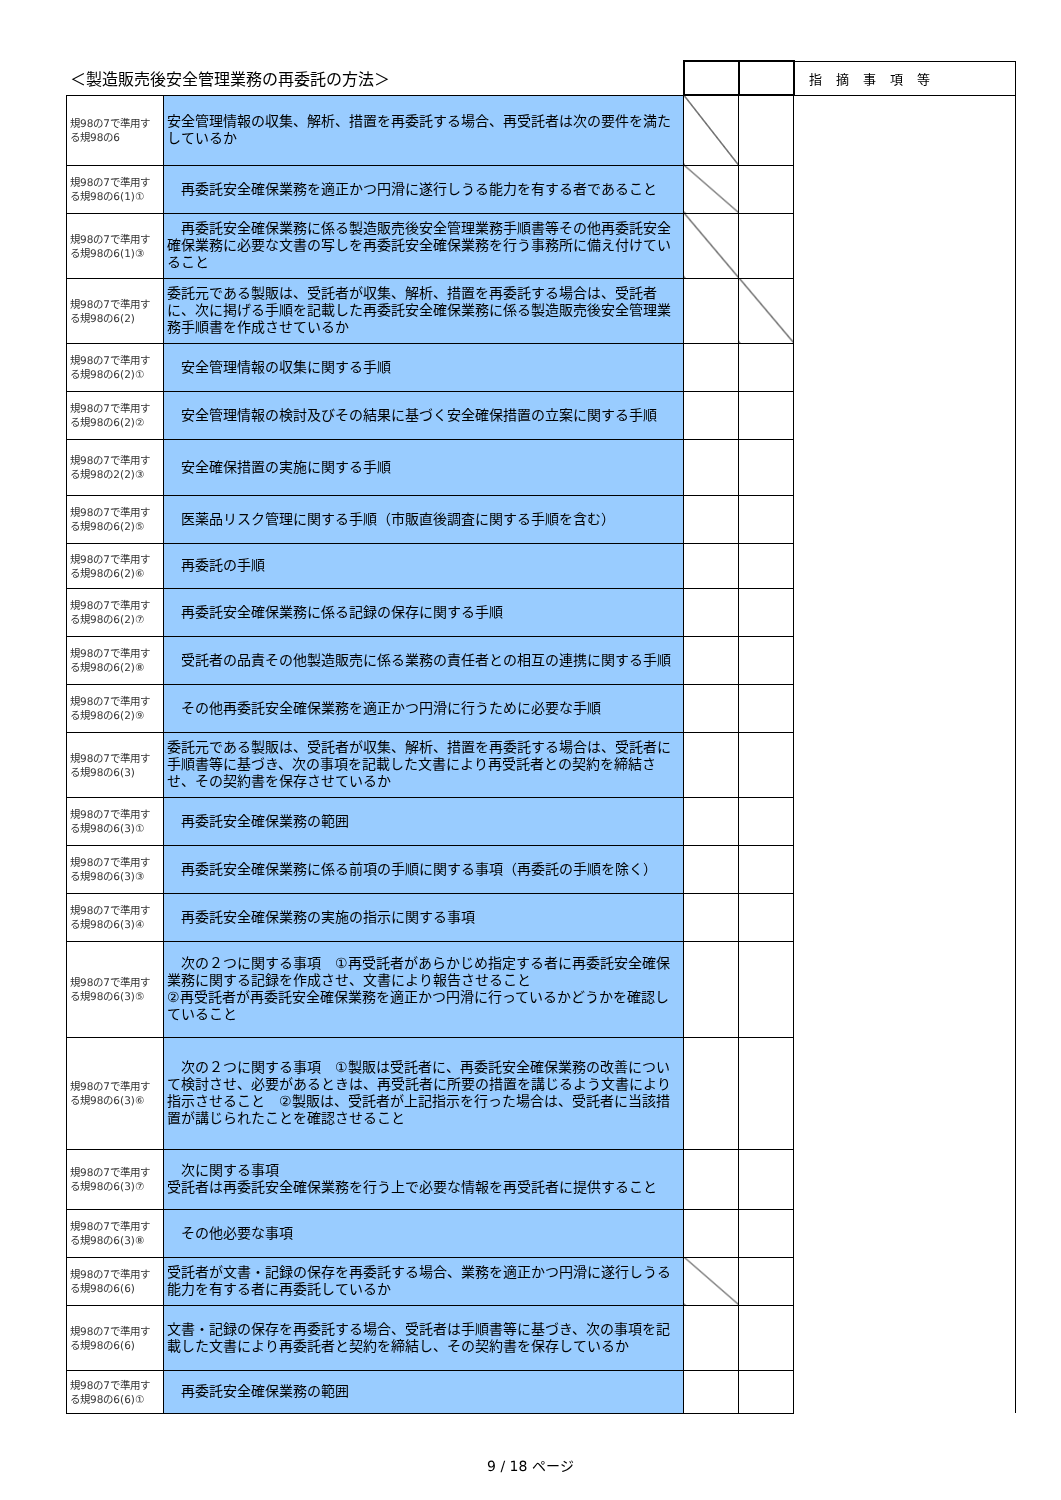| ＜製造販売後安全管理業務の再委託の方法＞ | | | | 指摘事項等 |
| --- | --- | --- | --- | --- |
| 規98の7で準用する規98の6 | 安全管理情報の収集、解析、措置を再委託する場合、再受託者は次の要件を満たしているか | | | |
| 規98の7で準用する規98の6(1)① | 再委託安全確保業務を適正かつ円滑に遂行しうる能力を有する者であること | | | |
| 規98の7で準用する規98の6(1)③ | 再委託安全確保業務に係る製造販売後安全管理業務手順書等その他再委託安全確保業務に必要な文書の写しを再委託安全確保業務を行う事務所に備え付けていること | | | |
| 規98の7で準用する規98の6(2) | 委託元である製販は、受託者が収集、解析、措置を再委託する場合は、受託者に、次に掲げる手順を記載した再委託安全確保業務に係る製造販売後安全管理業務手順書を作成させているか | | | |
| 規98の7で準用する規98の6(2)① | 安全管理情報の収集に関する手順 | | | |
| 規98の7で準用する規98の6(2)② | 安全管理情報の検討及びその結果に基づく安全確保措置の立案に関する手順 | | | |
| 規98の7で準用する規98の2(2)③ | 安全確保措置の実施に関する手順 | | | |
| 規98の7で準用する規98の6(2)⑤ | 医薬品リスク管理に関する手順（市販直後調査に関する手順を含む） | | | |
| 規98の7で準用する規98の6(2)⑥ | 再委託の手順 | | | |
| 規98の7で準用する規98の6(2)⑦ | 再委託安全確保業務に係る記録の保存に関する手順 | | | |
| 規98の7で準用する規98の6(2)⑧ | 受託者の品責その他製造販売に係る業務の責任者との相互の連携に関する手順 | | | |
| 規98の7で準用する規98の6(2)⑨ | その他再委託安全確保業務を適正かつ円滑に行うために必要な手順 | | | |
| 規98の7で準用する規98の6(3) | 委託元である製販は、受託者が収集、解析、措置を再委託する場合は、受託者に手順書等に基づき、次の事項を記載した文書により再受託者との契約を締結させ、その契約書を保存させているか | | | |
| 規98の7で準用する規98の6(3)① | 再委託安全確保業務の範囲 | | | |
| 規98の7で準用する規98の6(3)③ | 再委託安全確保業務に係る前項の手順に関する事項（再委託の手順を除く） | | | |
| 規98の7で準用する規98の6(3)④ | 再委託安全確保業務の実施の指示に関する事項 | | | |
| 規98の7で準用する規98の6(3)⑤ | 次の２つに関する事項 ①再受託者があらかじめ指定する者に再委託安全確保業務に関する記録を作成させ、文書により報告させること ②再受託者が再委託安全確保業務を適正かつ円滑に行っているかどうかを確認していること | | | |
| 規98の7で準用する規98の6(3)⑥ | 次の２つに関する事項 ①製販は受託者に、再委託安全確保業務の改善について検討させ、必要があるときは、再受託者に所要の措置を講じるよう文書により指示させること ②製販は、受託者が上記指示を行った場合は、受託者に当該措置が講じられたことを確認させること | | | |
| 規98の7で準用する規98の6(3)⑦ | 次に関する事項 受託者は再委託安全確保業務を行う上で必要な情報を再受託者に提供すること | | | |
| 規98の7で準用する規98の6(3)⑧ | その他必要な事項 | | | |
| 規98の7で準用する規98の6(6) | 受託者が文書・記録の保存を再委託する場合、業務を適正かつ円滑に遂行しうる能力を有する者に再委託しているか | | | |
| 規98の7で準用する規98の6(6) | 文書・記録の保存を再委託する場合、受託者は手順書等に基づき、次の事項を記載した文書により再委託者と契約を締結し、その契約書を保存しているか | | | |
| 規98の7で準用する規98の6(6)① | 再委託安全確保業務の範囲 | | | |
9 / 18 ページ